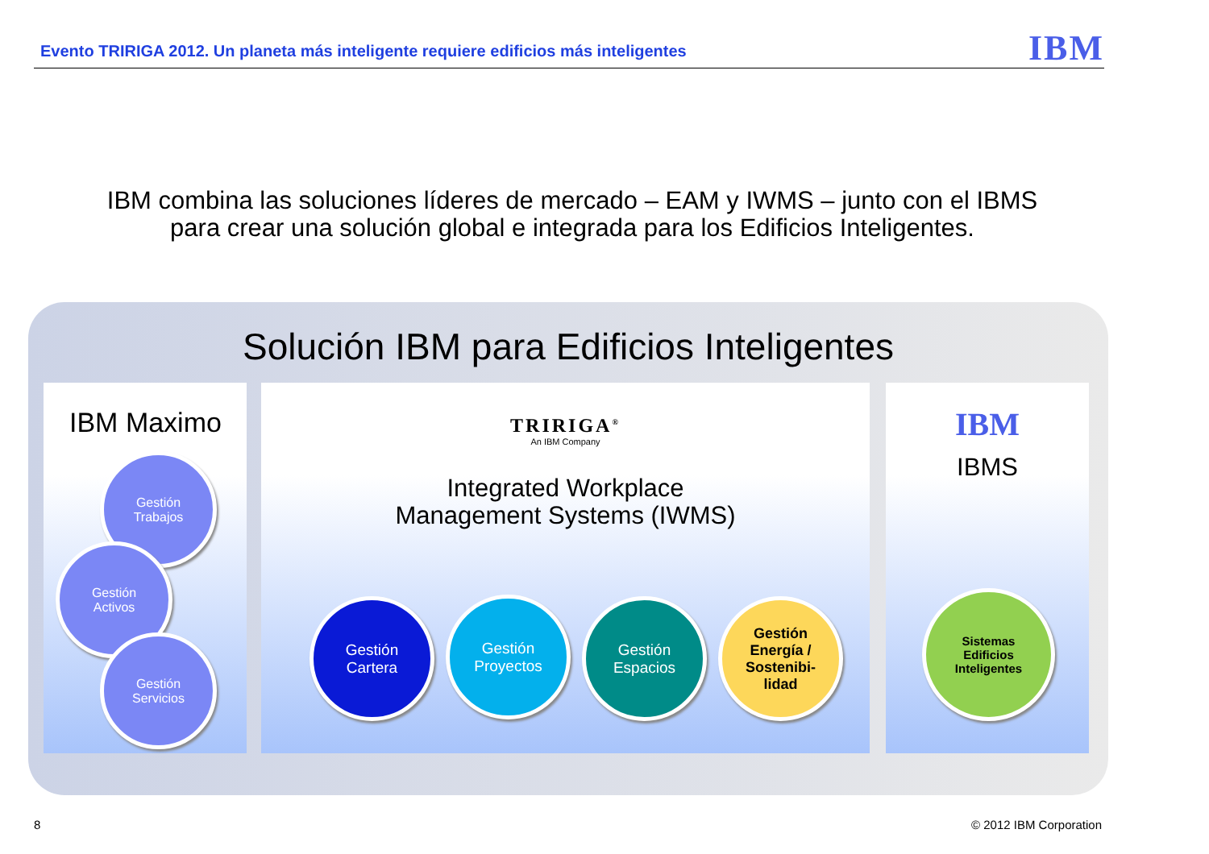Evento TRIRIGA 2012. Un planeta más inteligente requiere edificios más inteligentes
IBM
IBM combina las soluciones líderes de mercado – EAM y IWMS – junto con el IBMS
para crear una solución global e integrada para los Edificios Inteligentes.
Solución IBM para Edificios Inteligentes
IBM Maximo
Gestión
Trabajos
Gestión
Activos
Gestión
Servicios
TRIRIGA<sup>®</sup>
An IBM Company
Integrated Workplace
Management Systems (IWMS)
Gestión
Cartera
Gestión
Proyectos
Gestión
Espacios
Gestión
Energía /
Sostenibi-
lidad
IBM
IBMS
Sistemas
Edificios
Inteligentes
8 © 2012 IBM Corporation